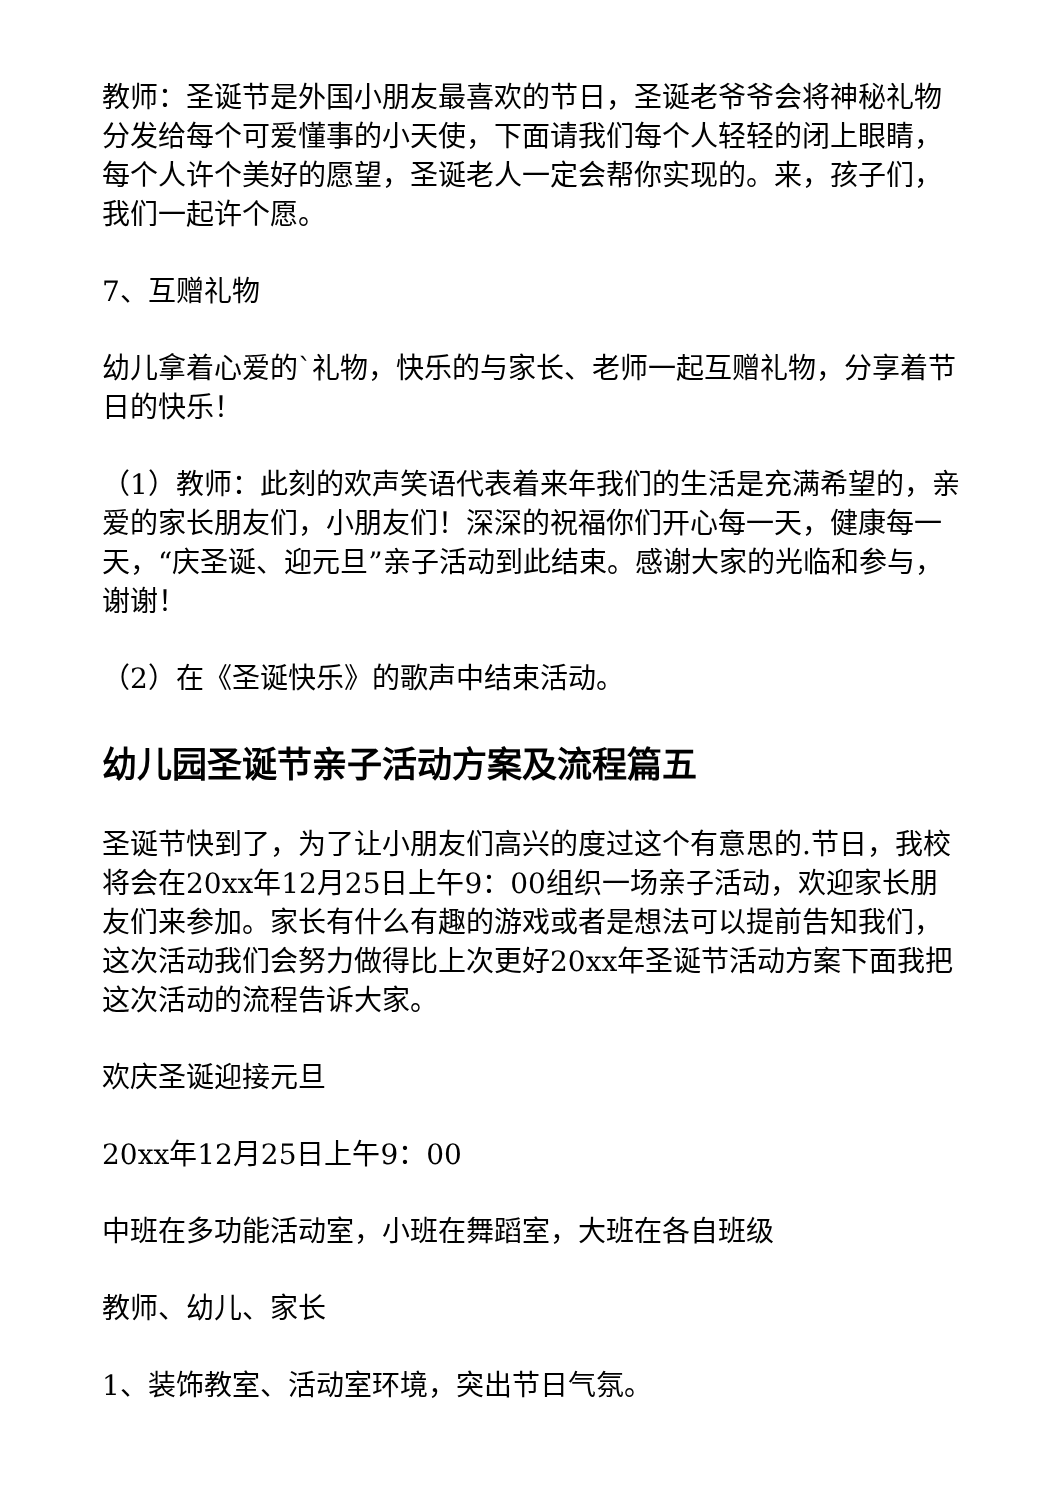教师：圣诞节是外国小朋友最喜欢的节日，圣诞老爷爷会将神秘礼物分发给每个可爱懂事的小天使，下面请我们每个人轻轻的闭上眼睛，每个人许个美好的愿望，圣诞老人一定会帮你实现的。来，孩子们，我们一起许个愿。
7、互赠礼物
幼儿拿着心爱的`礼物，快乐的与家长、老师一起互赠礼物，分享着节日的快乐！
（1）教师：此刻的欢声笑语代表着来年我们的生活是充满希望的，亲爱的家长朋友们，小朋友们！深深的祝福你们开心每一天，健康每一天，“庆圣诞、迎元旦”亲子活动到此结束。感谢大家的光临和参与，谢谢！
（2）在《圣诞快乐》的歌声中结束活动。
幼儿园圣诞节亲子活动方案及流程篇五
圣诞节快到了，为了让小朋友们高兴的度过这个有意思的.节日，我校将会在20xx年12月25日上午9：00组织一场亲子活动，欢迎家长朋友们来参加。家长有什么有趣的游戏或者是想法可以提前告知我们，这次活动我们会努力做得比上次更好20xx年圣诞节活动方案下面我把这次活动的流程告诉大家。
欢庆圣诞迎接元旦
20xx年12月25日上午9：00
中班在多功能活动室，小班在舞蹈室，大班在各自班级
教师、幼儿、家长
1、装饰教室、活动室环境，突出节日气氛。